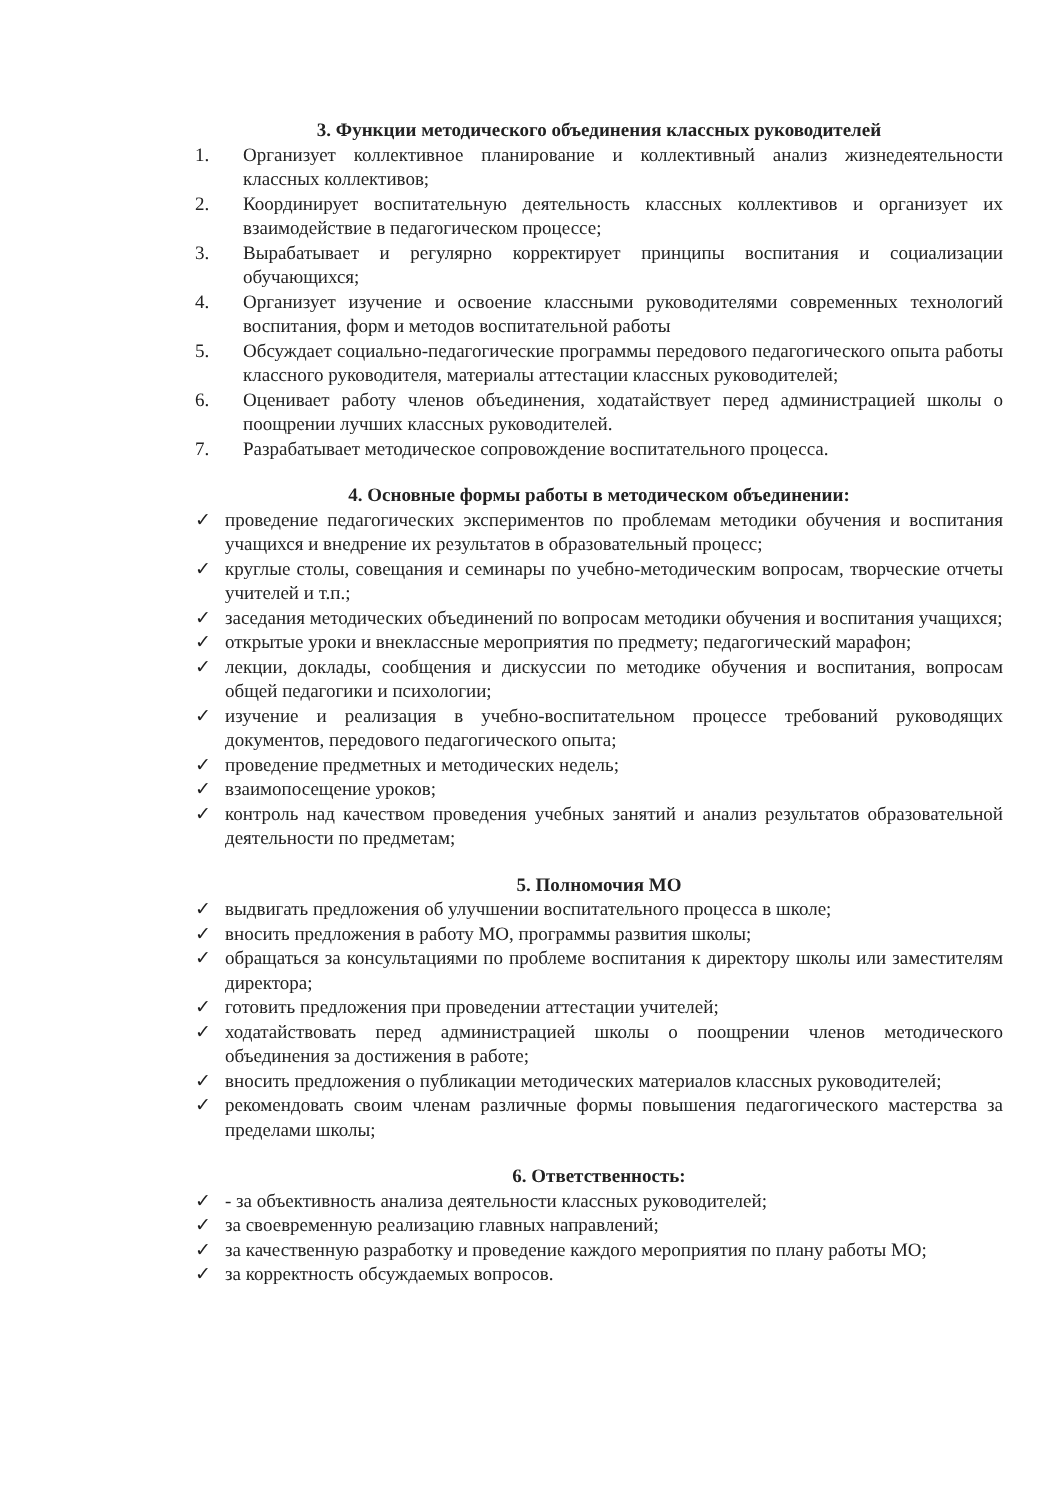3. Функции методического объединения классных руководителей
1. Организует коллективное планирование и коллективный анализ жизнедеятельности классных коллективов;
2. Координирует воспитательную деятельность классных коллективов и организует их взаимодействие в педагогическом процессе;
3. Вырабатывает и регулярно корректирует принципы воспитания и социализации обучающихся;
4. Организует изучение и освоение классными руководителями современных технологий воспитания, форм и методов воспитательной работы
5. Обсуждает социально-педагогические программы передового педагогического опыта работы классного руководителя, материалы аттестации классных руководителей;
6. Оценивает работу членов объединения, ходатайствует перед администрацией школы о поощрении лучших классных руководителей.
7. Разрабатывает методическое сопровождение воспитательного процесса.
4. Основные формы работы в методическом объединении:
✓ проведение педагогических экспериментов по проблемам методики обучения и воспитания учащихся и внедрение их результатов в образовательный процесс;
✓ круглые столы, совещания и семинары по учебно-методическим вопросам, творческие отчеты учителей и т.п.;
✓ заседания методических объединений по вопросам методики обучения и воспитания учащихся;
✓ открытые уроки и внеклассные мероприятия по предмету; педагогический марафон;
✓ лекции, доклады, сообщения и дискуссии по методике обучения и воспитания, вопросам общей педагогики и психологии;
✓ изучение и реализация в учебно-воспитательном процессе требований руководящих документов, передового педагогического опыта;
✓ проведение предметных и методических недель;
✓ взаимопосещение уроков;
✓ контроль над качеством проведения учебных занятий и анализ результатов образовательной деятельности по предметам;
5. Полномочия МО
✓ выдвигать предложения об улучшении воспитательного процесса в школе;
✓ вносить предложения в работу МО, программы развития школы;
✓ обращаться за консультациями по проблеме воспитания к директору школы или заместителям директора;
✓ готовить предложения при проведении аттестации учителей;
✓ ходатайствовать перед администрацией школы о поощрении членов методического объединения за достижения в работе;
✓ вносить предложения о публикации методических материалов классных руководителей;
✓ рекомендовать своим членам различные формы повышения педагогического мастерства за пределами школы;
6. Ответственность:
✓ - за объективность анализа деятельности классных руководителей;
✓ за своевременную реализацию главных направлений;
✓ за качественную разработку и проведение каждого мероприятия по плану работы МО;
✓ за корректность обсуждаемых вопросов.